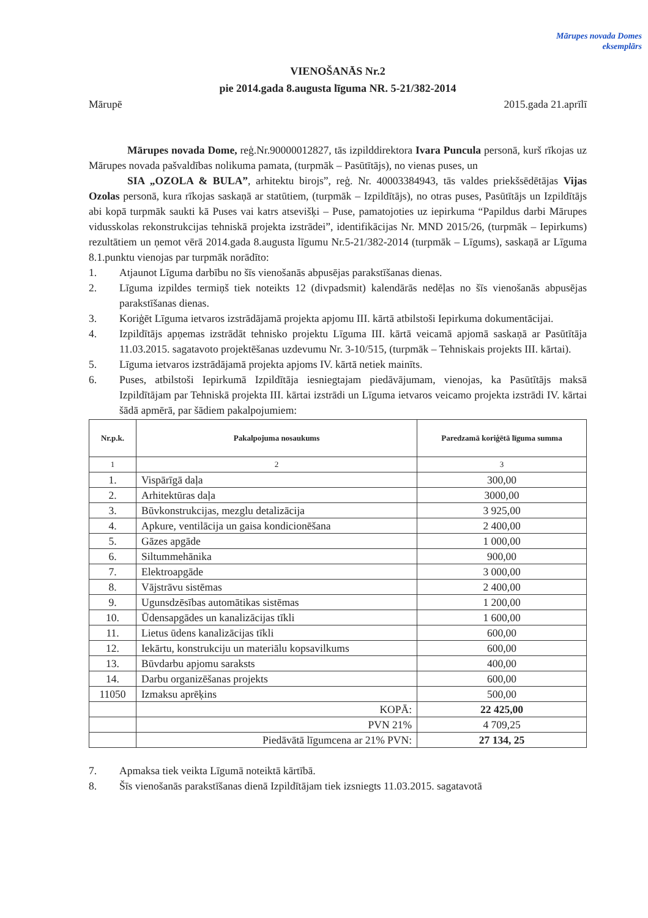Mārupes novada Domes
eksemplārs
VIENOŠANĀS Nr.2
pie 2014.gada 8.augusta līguma NR. 5-21/382-2014
Mārupē 2015.gada 21.aprīlī
Mārupes novada Dome, reģ.Nr.90000012827, tās izpilddirektora Ivara Punculа personā, kurš rīkojas uz Mārupes novada pašvaldības nolikuma pamata, (turpmāk – Pasūtītājs), no vienas puses, un
SIA „OZOLA & BULA”, arhitektu birojs”, reģ. Nr. 40003384943, tās valdes priekšsēdētājas Vijas Ozolas personā, kura rīkojas saskaņā ar statūtiem, (turpmāk – Izpildītājs), no otras puses, Pasūtītājs un Izpildītājs abi kopā turpmāk saukti kā Puses vai katrs atsevišķi – Puse, pamatojoties uz iepirkuma “Papildus darbi Mārupes vidusskolas rekonstrukcijas tehniskā projekta izstrādei”, identifikācijas Nr. MND 2015/26, (turpmāk – Iepirkums) rezultātiem un ņemot vērā 2014.gada 8.augusta līgumu Nr.5-21/382-2014 (turpmāk – Līgums), saskaņā ar Līguma 8.1.punktu vienojas par turpmāk norādīto:
1. Atjaunot Līguma darbību no šīs vienošanās abpusējas parakstīšanas dienas.
2. Līguma izpildes termiņš tiek noteikts 12 (divpadsmit) kalendārās nedēļas no šīs vienošanās abpusējas parakstīšanas dienas.
3. Koriģēt Līguma ietvaros izstrādājamā projekta apjomu III. kārtā atbilstoši Iepirkuma dokumentācijai.
4. Izpildītājs apņemas izstrādāt tehnisko projektu Līguma III. kārtā veicamā apjomā saskaņā ar Pasūtītāja 11.03.2015. sagatavoto projektēšanas uzdevumu Nr. 3-10/515, (turpmāk – Tehniskais projekts III. kārtai).
5. Līguma ietvaros izstrādājamā projekta apjoms IV. kārtā netiek mainīts.
6. Puses, atbilstoši Iepirkumā Izpildītāja iesniegtajam piedāvājumam, vienojas, ka Pasūtītājs maksā Izpildītājam par Tehniskā projekta III. kārtai izstrādi un Līguma ietvaros veicamo projekta izstrādi IV. kārtai šādā apmērā, par šādiem pakalpojumiem:
| Nr.p.k. | Pakalpojuma nosaukums | Paredzamā koriģētā līguma summa |
| --- | --- | --- |
| 1 | 2 | 3 |
| 1. | Vispārīgā daļa | 300,00 |
| 2. | Arhitektūras daļa | 3000,00 |
| 3. | Būvkonstrukcijas, mezglu detalizācija | 3 925,00 |
| 4. | Apkure, ventilācija un gaisa kondicionēšana | 2 400,00 |
| 5. | Gāzes apgāde | 1 000,00 |
| 6. | Siltummehānika | 900,00 |
| 7. | Elektroapgāde | 3 000,00 |
| 8. | Vājstrāvu sistēmas | 2 400,00 |
| 9. | Ugunsdzēsības automātikas sistēmas | 1 200,00 |
| 10. | Ūdensapgādes un kanalizācijas tīkli | 1 600,00 |
| 11. | Lietus ūdens kanalizācijas tīkli | 600,00 |
| 12. | Iekārtu, konstrukciju un materiālu kopsavilkums | 600,00 |
| 13. | Būvdarbu apjomu saraksts | 400,00 |
| 14. | Darbu organizēšanas projekts | 600,00 |
| 11050 | Izmaksu aprēķins | 500,00 |
| | KOPĀ: | 22 425,00 |
| | PVN 21% | 4 709,25 |
| | Piedāvātā līgumcena ar 21% PVN: | 27 134, 25 |
7. Apmaksa tiek veikta Līgumā noteiktā kārtībā.
8. Šīs vienošanās parakstīšanas dienā Izpildītājam tiek izsniegts 11.03.2015. sagatavotā